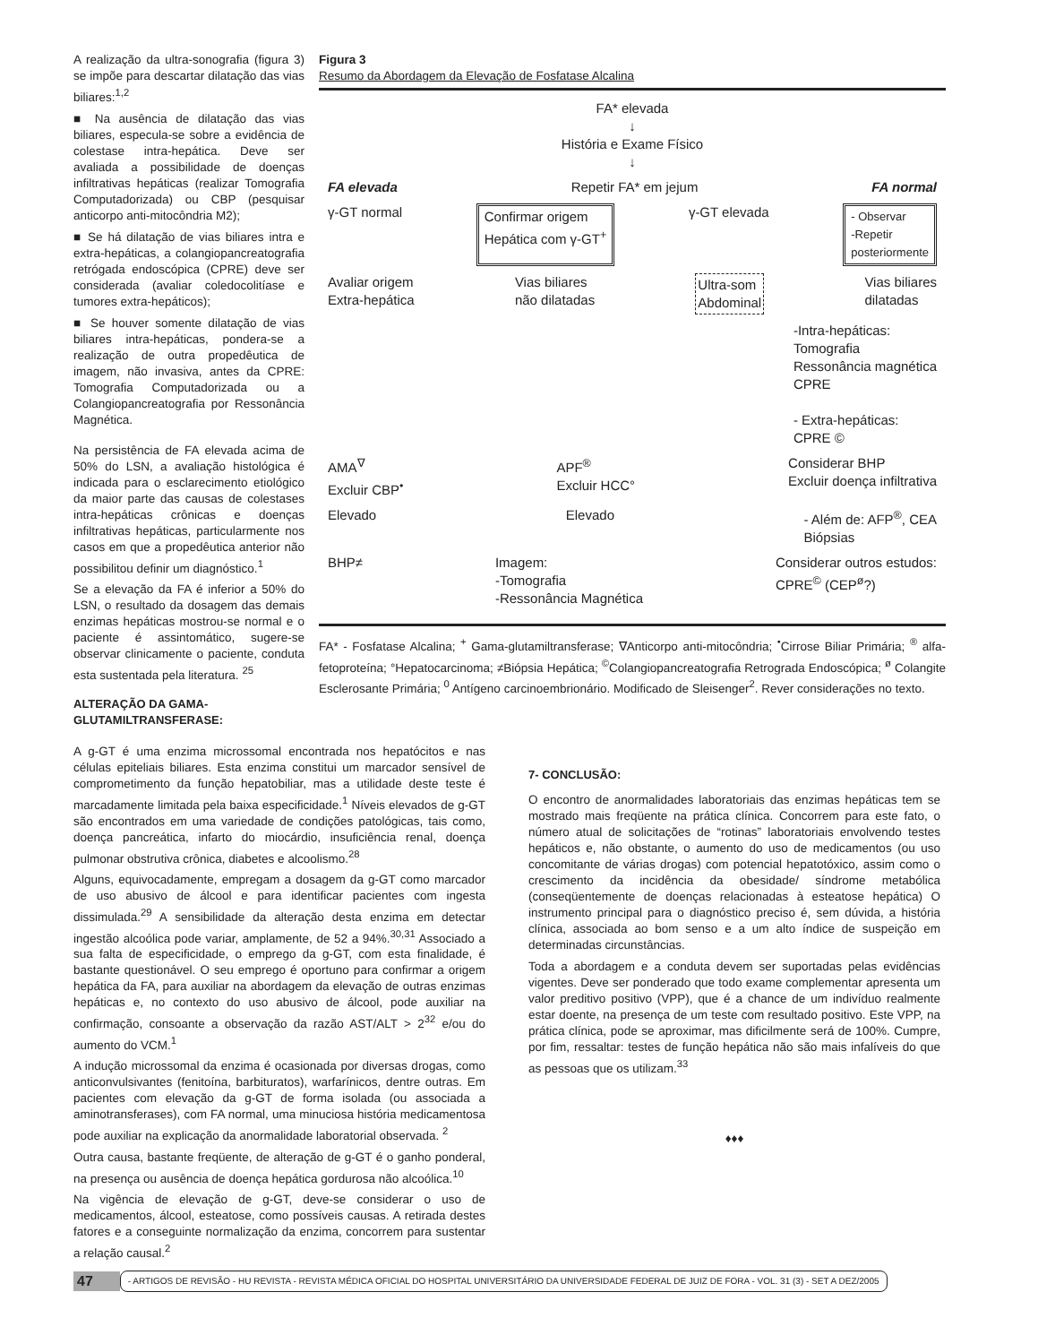A realização da ultra-sonografia (figura 3) se impõe para descartar dilatação das vias biliares:<sup>1,2</sup>
■ Na ausência de dilatação das vias biliares, especula-se sobre a evidência de colestase intra-hepática. Deve ser avaliada a possibilidade de doenças infiltrativas hepáticas (realizar Tomografia Computadorizada) ou CBP (pesquisar anticorpo anti-mitocôndria M2);
■ Se há dilatação de vias biliares intra e extra-hepáticas, a colangiopancreatografia retrógada endoscópica (CPRE) deve ser considerada (avaliar coledocolitíase e tumores extra-hepáticos);
■ Se houver somente dilatação de vias biliares intra-hepáticas, pondera-se a realização de outra propedêutica de imagem, não invasiva, antes da CPRE: Tomografia Computadorizada ou a Colangiopancreatografia por Ressonância Magnética.
Na persistência de FA elevada acima de 50% do LSN, a avaliação histológica é indicada para o esclarecimento etiológico da maior parte das causas de colestases intra-hepáticas crônicas e doenças infiltrativas hepáticas, particularmente nos casos em que a propedêutica anterior não possibilitou definir um diagnóstico.<sup>1</sup>
Se a elevação da FA é inferior a 50% do LSN, o resultado da dosagem das demais enzimas hepáticas mostrou-se normal e o paciente é assintomático, sugere-se observar clinicamente o paciente, conduta esta sustentada pela literatura. <sup>25</sup>
ALTERAÇÃO DA GAMA-GLUTAMILTRANSFERASE:
Figura 3
Resumo da Abordagem da Elevação de Fosfatase Alcalina
FA* elevada
↓
História e Exame Físico
↓
FA elevada Repetir FA* em jejum FA normal
γ-GT normal Confirmar origem
Hepática com γ-GT<sup>+</sup> γ-GT elevada - Observar
-Repetir
posteriormente
Avaliar origem
Extra-hepática Vias biliares
não dilatadas Ultra-som
Abdominal Vias biliares
dilatadas
-Intra-hepáticas:
Tomografia
Ressonância magnética
CPRE
- Extra-hepáticas:
CPRE ©
AMA<sup>∇</sup>
Excluir CBP<sup>•</sup> APF<sup>®</sup>
Excluir HCC° Considerar BHP
Excluir doença infiltrativa
Elevado Elevado - Além de: AFP<sup>®</sup>, CEA
Biópsias
BHP≠ Imagem:
-Tomografia
-Ressonância Magnética Considerar outros estudos:
CPRE<sup>©</sup> (CEP<sup>ø</sup>?)
FA* - Fosfatase Alcalina; <sup>+</sup> Gama-glutamiltransferase; ∇Anticorpo anti-mitocôndria; <sup>•</sup>Cirrose Biliar Primária; <sup>®</sup> alfa-fetoproteína; °Hepatocarcinoma; ≠Biópsia Hepática; <sup>©</sup>Colangiopancreatografia Retrograda Endoscópica; <sup>ø</sup> Colangite Esclerosante Primária; <sup>0</sup> Antígeno carcinoembrionário. Modificado de Sleisenger<sup>2</sup>. Rever considerações no texto.
A g-GT é uma enzima microssomal encontrada nos hepatócitos e nas células epiteliais biliares. Esta enzima constitui um marcador sensível de comprometimento da função hepatobiliar, mas a utilidade deste teste é marcadamente limitada pela baixa especificidade.<sup>1</sup> Níveis elevados de g-GT são encontrados em uma variedade de condições patológicas, tais como, doença pancreática, infarto do miocárdio, insuficiência renal, doença pulmonar obstrutiva crônica, diabetes e alcoolismo.<sup>28</sup>
Alguns, equivocadamente, empregam a dosagem da g-GT como marcador de uso abusivo de álcool e para identificar pacientes com ingesta dissimulada.<sup>29</sup> A sensibilidade da alteração desta enzima em detectar ingestão alcoólica pode variar, amplamente, de 52 a 94%.<sup>30,31</sup> Associado a sua falta de especificidade, o emprego da g-GT, com esta finalidade, é bastante questionável. O seu emprego é oportuno para confirmar a origem hepática da FA, para auxiliar na abordagem da elevação de outras enzimas hepáticas e, no contexto do uso abusivo de álcool, pode auxiliar na confirmação, consoante a observação da razão AST/ALT > 2<sup>32</sup> e/ou do aumento do VCM.<sup>1</sup>
A indução microssomal da enzima é ocasionada por diversas drogas, como anticonvulsivantes (fenitoína, barbituratos), warfarínicos, dentre outras. Em pacientes com elevação da g-GT de forma isolada (ou associada a aminotransferases), com FA normal, uma minuciosa história medicamentosa pode auxiliar na explicação da anormalidade laboratorial observada. <sup>2</sup>
Outra causa, bastante freqüente, de alteração de g-GT é o ganho ponderal, na presença ou ausência de doença hepática gordurosa não alcoólica.<sup>10</sup>
Na vigência de elevação de g-GT, deve-se considerar o uso de medicamentos, álcool, esteatose, como possíveis causas. A retirada destes fatores e a conseguinte normalização da enzima, concorrem para sustentar a relação causal.<sup>2</sup>
7- CONCLUSÃO:
O encontro de anormalidades laboratoriais das enzimas hepáticas tem se mostrado mais freqüente na prática clínica. Concorrem para este fato, o número atual de solicitações de “rotinas” laboratoriais envolvendo testes hepáticos e, não obstante, o aumento do uso de medicamentos (ou uso concomitante de várias drogas) com potencial hepatotóxico, assim como o crescimento da incidência da obesidade/ síndrome metabólica (conseqüentemente de doenças relacionadas à esteatose hepática) O instrumento principal para o diagnóstico preciso é, sem dúvida, a história clínica, associada ao bom senso e a um alto índice de suspeição em determinadas circunstâncias.
Toda a abordagem e a conduta devem ser suportadas pelas evidências vigentes. Deve ser ponderado que todo exame complementar apresenta um valor preditivo positivo (VPP), que é a chance de um indivíduo realmente estar doente, na presença de um teste com resultado positivo. Este VPP, na prática clínica, pode se aproximar, mas dificilmente será de 100%. Cumpre, por fim, ressaltar: testes de função hepática não são mais infalíveis do que as pessoas que os utilizam.<sup>33</sup>
♦♦♦
47 - ARTIGOS DE REVISÃO - HU REVISTA - REVISTA MÉDICA OFICIAL DO HOSPITAL UNIVERSITÁRIO DA UNIVERSIDADE FEDERAL DE JUIZ DE FORA - VOL. 31 (3) - SET A DEZ/2005